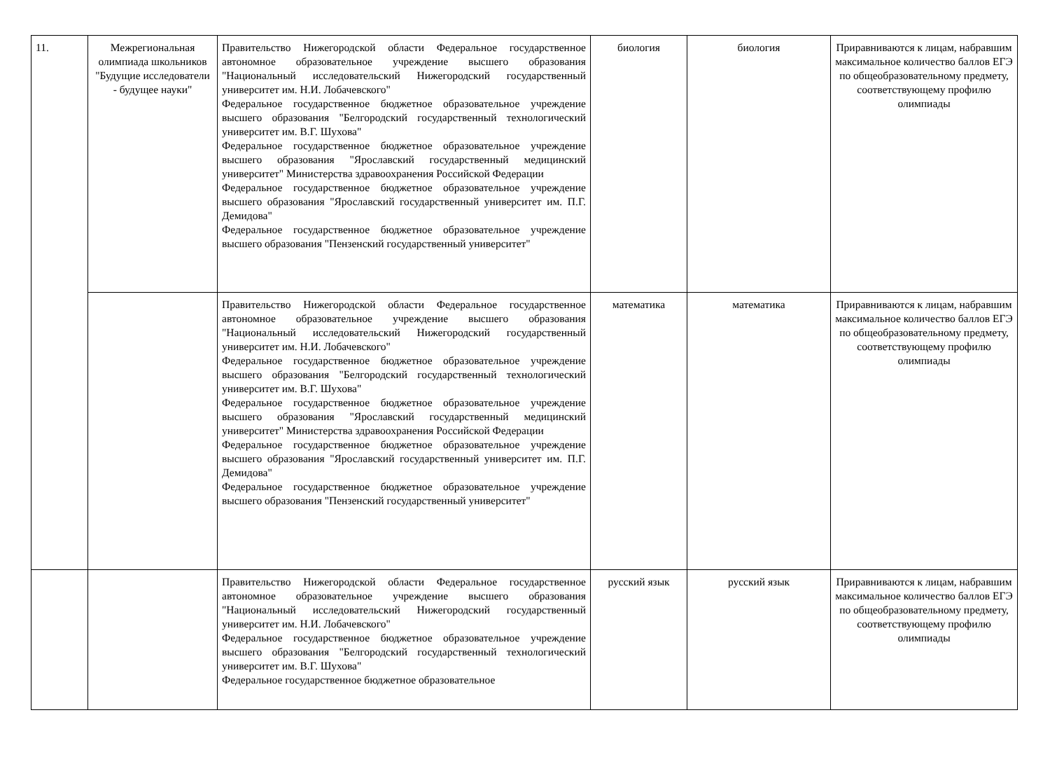| 11. | Межрегиональная олимпиада школьников "Будущие исследователи - будущее науки" | Правительство Нижегородской области Федеральное государственное автономное образовательное учреждение высшего образования "Национальный исследовательский Нижегородский государственный университет им. Н.И. Лобачевского" Федеральное государственное бюджетное образовательное учреждение высшего образования "Белгородский государственный технологический университет им. В.Г. Шухова" Федеральное государственное бюджетное образовательное учреждение высшего образования "Ярославский государственный медицинский университет" Министерства здравоохранения Российской Федерации Федеральное государственное бюджетное образовательное учреждение высшего образования "Ярославский государственный университет им. П.Г. Демидова" Федеральное государственное бюджетное образовательное учреждение высшего образования "Пензенский государственный университет" | биология | биология | Приравниваются к лицам, набравшим максимальное количество баллов ЕГЭ по общеобразовательному предмету, соответствующему профилю олимпиады |
| | | Правительство Нижегородской области Федеральное государственное автономное образовательное учреждение высшего образования "Национальный исследовательский Нижегородский государственный университет им. Н.И. Лобачевского" Федеральное государственное бюджетное образовательное учреждение высшего образования "Белгородский государственный технологический университет им. В.Г. Шухова" Федеральное государственное бюджетное образовательное учреждение высшего образования "Ярославский государственный медицинский университет" Министерства здравоохранения Российской Федерации Федеральное государственное бюджетное образовательное учреждение высшего образования "Ярославский государственный университет им. П.Г. Демидова" Федеральное государственное бюджетное образовательное учреждение высшего образования "Пензенский государственный университет" | математика | математика | Приравниваются к лицам, набравшим максимальное количество баллов ЕГЭ по общеобразовательному предмету, соответствующему профилю олимпиады |
| | | Правительство Нижегородской области Федеральное государственное автономное образовательное учреждение высшего образования "Национальный исследовательский Нижегородский государственный университет им. Н.И. Лобачевского" Федеральное государственное бюджетное образовательное учреждение высшего образования "Белгородский государственный технологический университет им. В.Г. Шухова" Федеральное государственное бюджетное образовательное | русский язык | русский язык | Приравниваются к лицам, набравшим максимальное количество баллов ЕГЭ по общеобразовательному предмету, соответствующему профилю олимпиады |